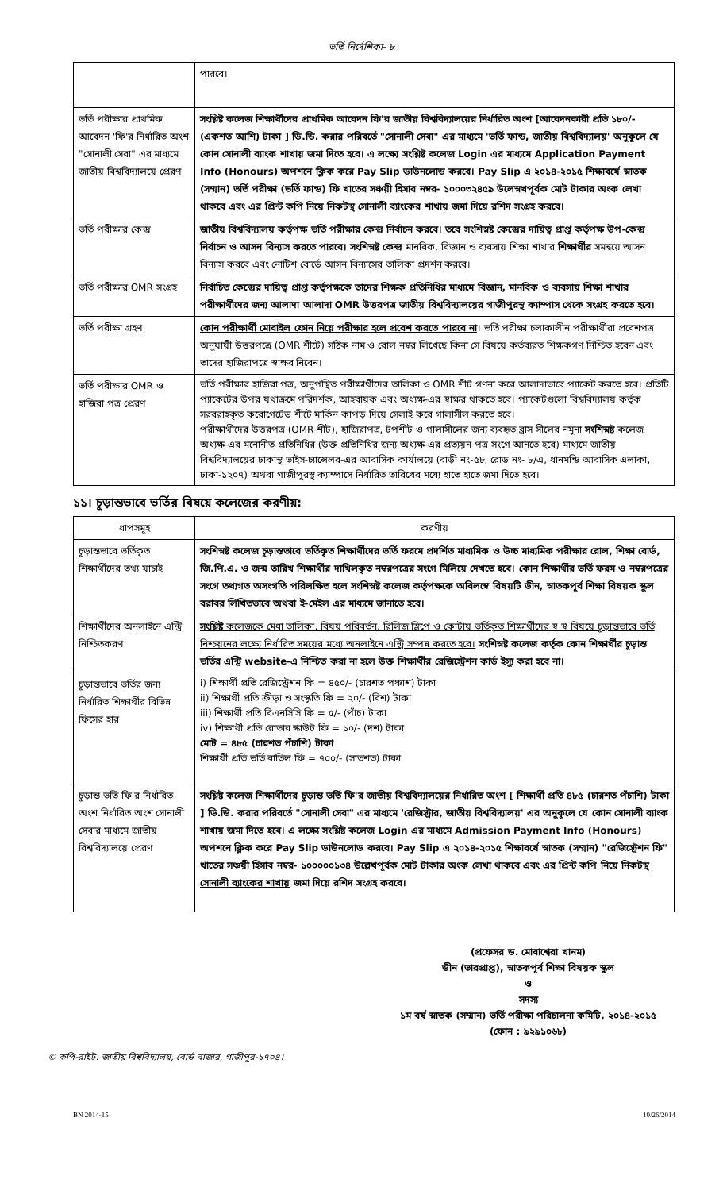ভর্তি নির্দেশিকা- ৮
| | পারবে। |
| ভর্তি পরীক্ষার প্রাথমিক আবেদন 'ফি'র নির্ধারিত অংশ "সোনালী সেবা" এর মাধ্যমে জাতীয় বিশ্ববিদ্যালয়ে প্রেরণ | সংশ্লিষ্ট কলেজ শিক্ষার্থীদের প্রাথমিক আবেদন ফি'র জাতীয় বিশ্ববিদ্যালয়ের নির্ধারিত অংশ [আবেদনকারী প্রতি ১৮০/- (একশত আশি) টাকা ] ডি.ডি. করার পরিবর্তে "সোনালী সেবা" এর মাধ্যমে 'ভর্তি ফান্ড, জাতীয় বিশ্ববিদ্যালয়' অনুকূলে যে কোন সোনালী ব্যাংক শাখায় জমা দিতে হবে। এ লক্ষ্যে সংশ্লিষ্ট কলেজ Login এর মাধ্যমে Application Payment Info (Honours) অপশনে ক্লিক করে Pay Slip ডাউনলোড করবে। Pay Slip এ ২০১৪-২০১৫ শিক্ষাবর্ষে স্নাতক (সম্মান) ভর্তি পরীক্ষা (ভর্তি ফান্ড) ফি খাতের সঞ্চয়ী হিসাব নম্বর- ১০০০৩২৪৫৯ উলেস্নখপূর্বক মোট টাকার অংক লেখা থাকবে এবং এর প্রিন্ট কপি নিয়ে নিকটস্থ সোনালী ব্যাংকের শাখায় জমা দিয়ে রশিদ সংগ্রহ করবে। |
| ভর্তি পরীক্ষার কেন্দ্র | জাতীয় বিশ্ববিদ্যালয় কর্তৃপক্ষ ভর্তি পরীক্ষার কেন্দ্র নির্বাচন করবে। তবে সংশিস্নষ্ট কেন্দ্রের দায়িত্ব প্রাপ্ত কর্তৃপক্ষ উপ-কেন্দ্র নির্বাচন ও আসন বিন্যাস করতে পারবে। সংশিস্নষ্ট কেন্দ্র মানবিক, বিজ্ঞান ও ব্যবসায় শিক্ষা শাখার শিক্ষার্থীর সমন্বয়ে আসন বিন্যাস করবে এবং নোটিশ বোর্ডে আসন বিন্যাসের তালিকা প্রদর্শন করবে। |
| ভর্তি পরীক্ষার OMR সংগ্রহ | নির্বাচিত কেন্দ্রের দায়িত্ব প্রাপ্ত কর্তৃপক্ষকে তাদের শিক্ষক প্রতিনিধির মাধ্যমে বিজ্ঞান, মানবিক ও ব্যবসায় শিক্ষা শাখার পরীক্ষার্থীদের জন্য আলাদা আলাদা OMR উত্তরপত্র জাতীয় বিশ্ববিদ্যালয়ের গাজীপুরস্থ ক্যাম্পাস থেকে সংগ্রহ করতে হবে। |
| ভর্তি পরীক্ষা গ্রহণ | কোন পরীক্ষার্থী মোবাইল ফোন নিয়ে পরীক্ষার হলে প্রবেশ করতে পারবে না । ভর্তি পরীক্ষা চলাকালীন পরীক্ষার্থীরা প্রবেশপত্র অনুযায়ী উত্তরপত্রে (OMR শীটে) সঠিক নাম ও রোল নম্বর লিখেছে কিনা সে বিষয়ে কর্তব্যরত শিক্ষকগণ নিশ্চিত হবেন এবং তাদের হাজিরাপত্রে স্বাক্ষর নিবেন। |
| ভর্তি পরীক্ষার OMR ও হাজিরা পত্র প্রেরণ | ভর্তি পরীক্ষার হাজিরা পত্র, অনুপস্থিত পরীক্ষার্থীদের তালিকা ও OMR শীট গণনা করে আলাদাভাবে প্যাকেট করতে হবে। প্রতিটি প্যাকেটের উপর যথাক্রমে পরিদর্শক, আহবায়ক এবং অধ্যক্ষ-এর স্বাক্ষর থাকতে হবে। প্যাকেটগুলো বিশ্ববিদ্যালয় কর্তৃক সরবরাহকৃত করোগেটেড শীটে মার্কিন কাপড় দিয়ে সেলাই করে গালাসীল করতে হবে। পরীক্ষার্থীদের উত্তরপত্র (OMR শীট), হাজিরাপত্র, টপশীট ও গালাসীলের জন্য ব্যবহৃত ব্রাস সীলের নমুনা সংশিস্নষ্ট কলেজ অধ্যক্ষ-এর মনোনীত প্রতিনিধির (উক্ত প্রতিনিধির জন্য অধ্যক্ষ-এর প্রত্যয়ন পত্র সংগে আনতে হবে) মাধ্যমে জাতীয় বিশ্ববিদ্যালয়ের ঢাকাস্থ ভাইস-চ্যান্সেলর-এর আবাসিক কার্যালয়ে (বাড়ী নং-৫৮, রোড নং- ৮/এ, ধানমন্ডি আবাসিক এলাকা, ঢাকা-১২০৭) অথবা গাজীপুরস্থ ক্যাম্পাসে নির্ধারিত তারিখের মধ্যে হাতে হাতে জমা দিতে হবে। |
১১। চূড়ান্তভাবে ভর্তির বিষয়ে কলেজের করণীয়:
| ধাপসমূহ | করণীয় |
| --- | --- |
| চূড়ান্তভাবে ভর্তিকৃত শিক্ষার্থীদের তথ্য যাচাই | সংশিস্নষ্ট কলেজ চূড়ান্তভাবে ভর্তিকৃত শিক্ষার্থীদের ভর্তি ফরমে প্রদর্শিত মাধ্যমিক ও উচ্চ মাধ্যমিক পরীক্ষার রোল, শিক্ষা বোর্ড, জি.পি.এ. ও জন্ম তারিখ শিক্ষার্থীর দাখিলকৃত নম্বরপত্রের সংগে মিলিয়ে দেখতে হবে। কোন শিক্ষার্থীর ভর্তি ফরম ও নম্বরপত্রের সংগে তথ্যগত অসংগতি পরিলক্ষিত হলে সংশিস্নষ্ট কলেজ কর্তৃপক্ষকে অবিলম্বে বিষয়টি ডীন, স্নাতকপূর্ব শিক্ষা বিষয়ক স্কুল বরাবর লিখিতভাবে অথবা ই-মেইল এর মাধ্যমে জানাতে হবে। |
| শিক্ষার্থীদের অনলাইনে এন্ট্রি নিশ্চিতকরণ | সংশ্লিষ্ট কলেজকে মেধা তালিকা, বিষয় পরিবর্তন, রিলিজ স্লিপে ও কোটায় ভর্তিকৃত শিক্ষার্থীদের স্ব স্ব বিষয়ে চূড়ান্তভাবে ভর্তি নিশ্চয়নের লক্ষ্যে নির্ধারিত সময়ের মধ্যে অনলাইনে এন্ট্রি সম্পন্ন করতে হবে। সংশিস্নষ্ট কলেজ কর্তৃক কোন শিক্ষার্থীর চূড়ান্ত ভর্তির এন্ট্রি website-এ নিশ্চিত করা না হলে উক্ত শিক্ষার্থীর রেজিস্ট্রেশন কার্ড ইস্যু করা হবে না। |
| চূড়ান্তভাবে ভর্তির জন্য নির্ধারিত শিক্ষার্থীর বিভিন্ন ফিসের হার | i) শিক্ষার্থী প্রতি রেজিস্ট্রেশন ফি = ৪৫০/- (চারশত পঞ্চাশ) টাকা ii) শিক্ষার্থী প্রতি ক্রীড়া ও সংস্কৃতি ফি = ২০/- (বিশ) টাকা iii) শিক্ষার্থী প্রতি বিএনসিসি ফি = ৫/- (পাঁচ) টাকা iv) শিক্ষার্থী প্রতি রোভার স্কাউট ফি = ১০/- (দশ) টাকা মোট = ৪৮৫ (চারশত পঁচাশি) টাকা শিক্ষার্থী প্রতি ভর্তি বাতিল ফি = ৭০০/- (সাতশত) টাকা |
| চূড়ান্ত ভর্তি ফি'র নির্ধারিত অংশ নির্ধারিত অংশ সোনালী সেবার মাধ্যমে জাতীয় বিশ্ববিদ্যালয়ে প্রেরণ | সংশ্লিষ্ট কলেজ শিক্ষার্থীদের চূড়ান্ত ভর্তি ফি'র জাতীয় বিশ্ববিদ্যালয়ের নির্ধারিত অংশ [ শিক্ষার্থী প্রতি ৪৮৫ (চারশত পঁচাশি) টাকা ] ডি.ডি. করার পরিবর্তে "সোনালী সেবা" এর মাধ্যমে 'রেজিস্ট্রার, জাতীয় বিশ্ববিদ্যালয়' এর অনুকূলে যে কোন সোনালী ব্যাংক শাখায় জমা দিতে হবে। এ লক্ষ্যে সংশ্লিষ্ট কলেজ Login এর মাধ্যমে Admission Payment Info (Honours) অপশনে ক্লিক করে Pay Slip ডাউনলোড করবে। Pay Slip এ ২০১৪-২০১৫ শিক্ষাবর্ষে স্নাতক (সম্মান) "রেজিস্ট্রেশন ফি" খাতের সঞ্চয়ী হিসাব নম্বর- ১০০০০০১৩৪ উল্লেখপূর্বক মোট টাকার অংক লেখা থাকবে এবং এর প্রিন্ট কপি নিয়ে নিকটস্থ সোনালী ব্যাংকের শাখায় জমা দিয়ে রশিদ সংগ্রহ করবে। |
(প্রফেসর ড. মোবাশ্বেরা খানম)
ডীন (ভারপ্রাপ্ত), স্নাতকপূর্ব শিক্ষা বিষয়ক স্কুল
ও
সদস্য
১ম বর্ষ স্নাতক (সম্মান) ভর্তি পরীক্ষা পরিচালনা কমিটি, ২০১৪-২০১৫
(ফোন : ৯২৯১০৬৮)
© কপি-রাইট: জাতীয় বিশ্ববিদ্যালয়, বোর্ড বাজার, গাজীপুর-১৭০৪।
BN 2014-15 10/26/2014